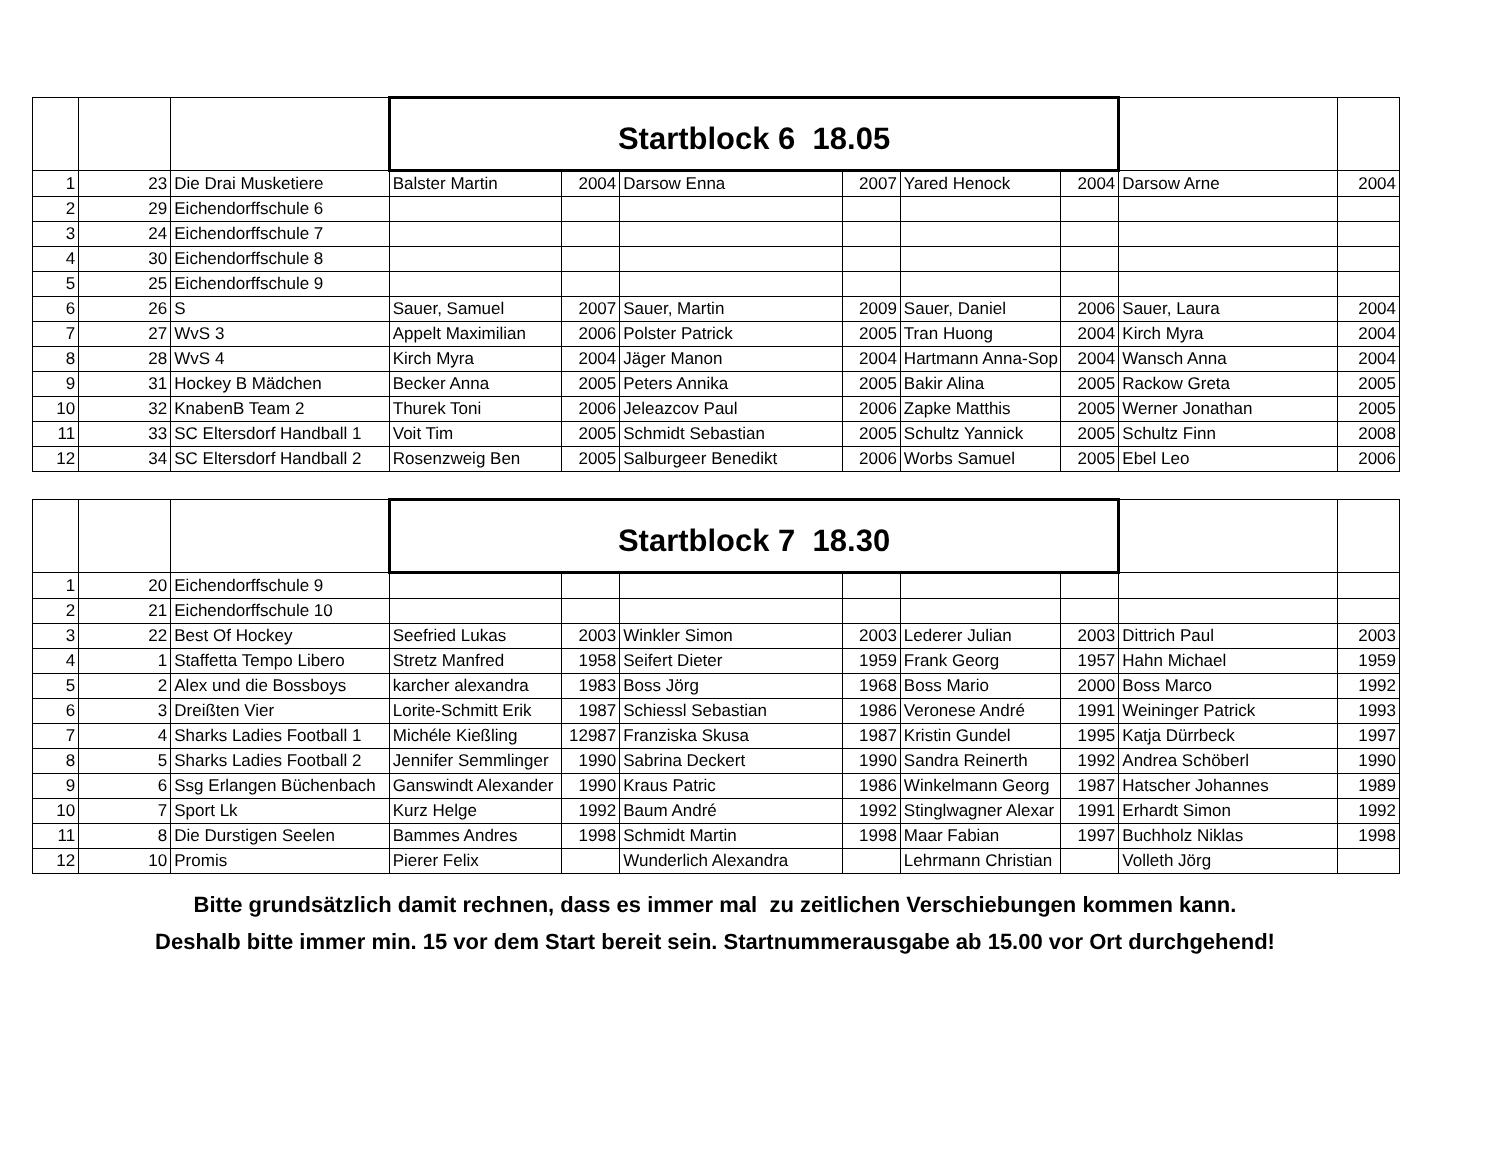| | | | Startblock 6 18.05 | | | | | | | |
| 1 | 23 | Die Drai Musketiere | Balster Martin | 2004 | Darsow Enna | 2007 | Yared Henock | 2004 | Darsow Arne | 2004 |
| 2 | 29 | Eichendorffschule 6 | | | | | | | | |
| 3 | 24 | Eichendorffschule 7 | | | | | | | | |
| 4 | 30 | Eichendorffschule 8 | | | | | | | | |
| 5 | 25 | Eichendorffschule 9 | | | | | | | | |
| 6 | 26 | S | Sauer, Samuel | 2007 | Sauer, Martin | 2009 | Sauer, Daniel | 2006 | Sauer, Laura | 2004 |
| 7 | 27 | WvS 3 | Appelt Maximilian | 2006 | Polster Patrick | 2005 | Tran Huong | 2004 | Kirch Myra | 2004 |
| 8 | 28 | WvS 4 | Kirch Myra | 2004 | Jäger Manon | 2004 | Hartmann Anna-Sop | 2004 | Wansch Anna | 2004 |
| 9 | 31 | Hockey B Mädchen | Becker Anna | 2005 | Peters Annika | 2005 | Bakir Alina | 2005 | Rackow Greta | 2005 |
| 10 | 32 | KnabenB Team 2 | Thurek Toni | 2006 | Jeleazcov Paul | 2006 | Zapke Matthis | 2005 | Werner Jonathan | 2005 |
| 11 | 33 | SC Eltersdorf Handball 1 | Voit Tim | 2005 | Schmidt Sebastian | 2005 | Schultz Yannick | 2005 | Schultz Finn | 2008 |
| 12 | 34 | SC Eltersdorf Handball 2 | Rosenzweig Ben | 2005 | Salburgeer Benedikt | 2006 | Worbs Samuel | 2005 | Ebel Leo | 2006 |
| | | | Startblock 7 18.30 | | | | | | | |
| 1 | 20 | Eichendorffschule 9 | | | | | | | | |
| 2 | 21 | Eichendorffschule 10 | | | | | | | | |
| 3 | 22 | Best Of Hockey | Seefried Lukas | 2003 | Winkler Simon | 2003 | Lederer Julian | 2003 | Dittrich Paul | 2003 |
| 4 | 1 | Staffetta Tempo Libero | Stretz Manfred | 1958 | Seifert Dieter | 1959 | Frank Georg | 1957 | Hahn Michael | 1959 |
| 5 | 2 | Alex und die Bossboys | karcher alexandra | 1983 | Boss Jörg | 1968 | Boss Mario | 2000 | Boss Marco | 1992 |
| 6 | 3 | Dreißten Vier | Lorite-Schmitt Erik | 1987 | Schiessl Sebastian | 1986 | Veronese André | 1991 | Weininger Patrick | 1993 |
| 7 | 4 | Sharks Ladies Football 1 | Michéle Kießling | 12987 | Franziska Skusa | 1987 | Kristin Gundel | 1995 | Katja Dürrbeck | 1997 |
| 8 | 5 | Sharks Ladies Football 2 | Jennifer Semmlinger | 1990 | Sabrina Deckert | 1990 | Sandra Reinerth | 1992 | Andrea Schöberl | 1990 |
| 9 | 6 | Ssg Erlangen Büchenbach | Ganswindt Alexander | 1990 | Kraus Patric | 1986 | Winkelmann Georg | 1987 | Hatscher Johannes | 1989 |
| 10 | 7 | Sport Lk | Kurz Helge | 1992 | Baum André | 1992 | Stinglwagner Alexar | 1991 | Erhardt Simon | 1992 |
| 11 | 8 | Die Durstigen Seelen | Bammes Andres | 1998 | Schmidt Martin | 1998 | Maar Fabian | 1997 | Buchholz Niklas | 1998 |
| 12 | 10 | Promis | Pierer Felix | | Wunderlich Alexandra | | Lehrmann Christian | | Volleth Jörg | |
Bitte grundsätzlich damit rechnen, dass es immer mal zu zeitlichen Verschiebungen kommen kann.
Deshalb bitte immer min. 15 vor dem Start bereit sein. Startnummerausgabe ab 15.00 vor Ort durchgehend!